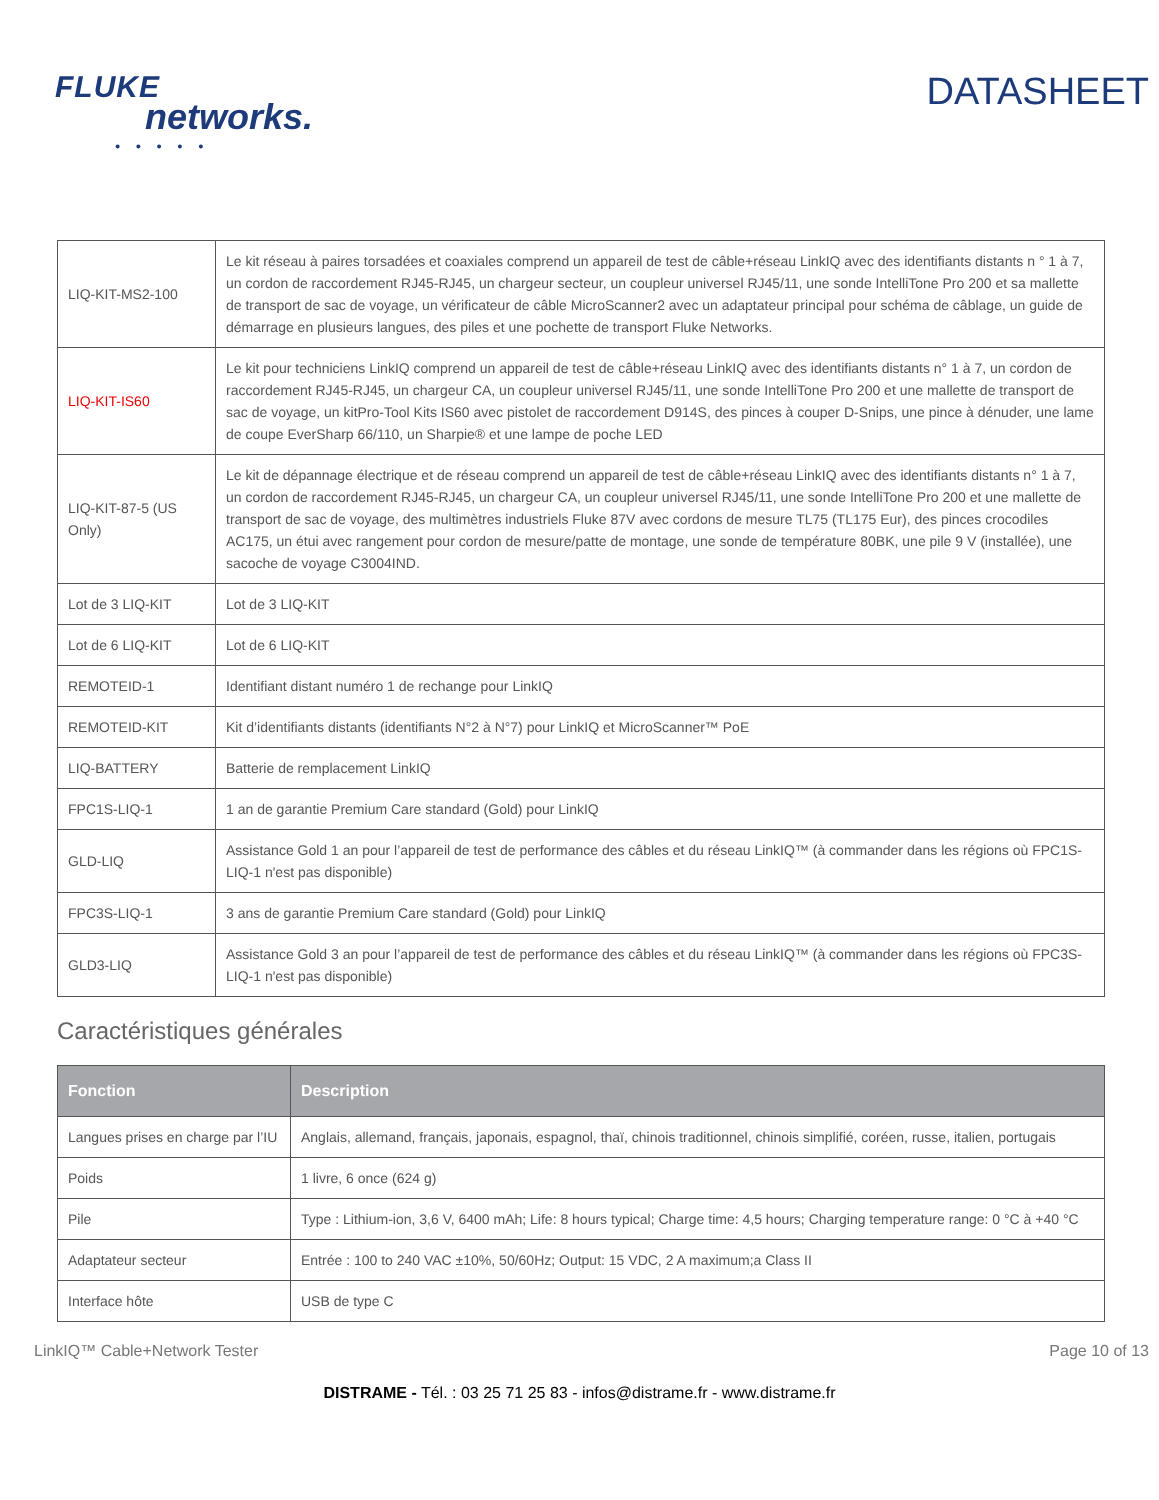FLUKE
networks.
• • • • •
DATASHEET
| LIQ-KIT-MS2-100 | Le kit réseau à paires torsadées et coaxiales comprend un appareil de test de câble+réseau LinkIQ avec des identifiants distants n ° 1 à 7, un cordon de raccordement RJ45-RJ45, un chargeur secteur, un coupleur universel RJ45/11, une sonde IntelliTone Pro 200 et sa mallette de transport de sac de voyage, un vérificateur de câble MicroScanner2 avec un adaptateur principal pour schéma de câblage, un guide de démarrage en plusieurs langues, des piles et une pochette de transport Fluke Networks. |
| LIQ-KIT-IS60 | Le kit pour techniciens LinkIQ comprend un appareil de test de câble+réseau LinkIQ avec des identifiants distants n° 1 à 7, un cordon de raccordement RJ45-RJ45, un chargeur CA, un coupleur universel RJ45/11, une sonde IntelliTone Pro 200 et une mallette de transport de sac de voyage, un kitPro-Tool Kits IS60 avec pistolet de raccordement D914S, des pinces à couper D-Snips, une pince à dénuder, une lame de coupe EverSharp 66/110, un Sharpie® et une lampe de poche LED |
| LIQ-KIT-87-5 (US Only) | Le kit de dépannage électrique et de réseau comprend un appareil de test de câble+réseau LinkIQ avec des identifiants distants n° 1 à 7, un cordon de raccordement RJ45-RJ45, un chargeur CA, un coupleur universel RJ45/11, une sonde IntelliTone Pro 200 et une mallette de transport de sac de voyage, des multimètres industriels Fluke 87V avec cordons de mesure TL75 (TL175 Eur), des pinces crocodiles AC175, un étui avec rangement pour cordon de mesure/patte de montage, une sonde de température 80BK, une pile 9 V (installée), une sacoche de voyage C3004IND. |
| Lot de 3 LIQ-KIT | Lot de 3 LIQ-KIT |
| Lot de 6 LIQ-KIT | Lot de 6 LIQ-KIT |
| REMOTEID-1 | Identifiant distant numéro 1 de rechange pour LinkIQ |
| REMOTEID-KIT | Kit d’identifiants distants (identifiants N°2 à N°7) pour LinkIQ et MicroScanner™ PoE |
| LIQ-BATTERY | Batterie de remplacement LinkIQ |
| FPC1S-LIQ-1 | 1 an de garantie Premium Care standard (Gold) pour LinkIQ |
| GLD-LIQ | Assistance Gold 1 an pour l’appareil de test de performance des câbles et du réseau LinkIQ™ (à commander dans les régions où FPC1S-LIQ-1 n'est pas disponible) |
| FPC3S-LIQ-1 | 3 ans de garantie Premium Care standard (Gold) pour LinkIQ |
| GLD3-LIQ | Assistance Gold 3 an pour l’appareil de test de performance des câbles et du réseau LinkIQ™ (à commander dans les régions où FPC3S-LIQ-1 n'est pas disponible) |
Caractéristiques générales
| Fonction | Description |
| --- | --- |
| Langues prises en charge par l’IU | Anglais, allemand, français, japonais, espagnol, thaï, chinois traditionnel, chinois simplifié, coréen, russe, italien, portugais |
| Poids | 1 livre, 6 once (624 g) |
| Pile | Type : Lithium-ion, 3,6 V, 6400 mAh; Life: 8 hours typical; Charge time: 4,5 hours; Charging temperature range: 0 °C à +40 °C |
| Adaptateur secteur | Entrée : 100 to 240 VAC ±10%, 50/60Hz; Output: 15 VDC, 2 A maximum;a Class II |
| Interface hôte | USB de type C |
LinkIQ™ Cable+Network Tester Page 10 of 13
DISTRAME - Tél. : 03 25 71 25 83 - infos@distrame.fr - www.distrame.fr